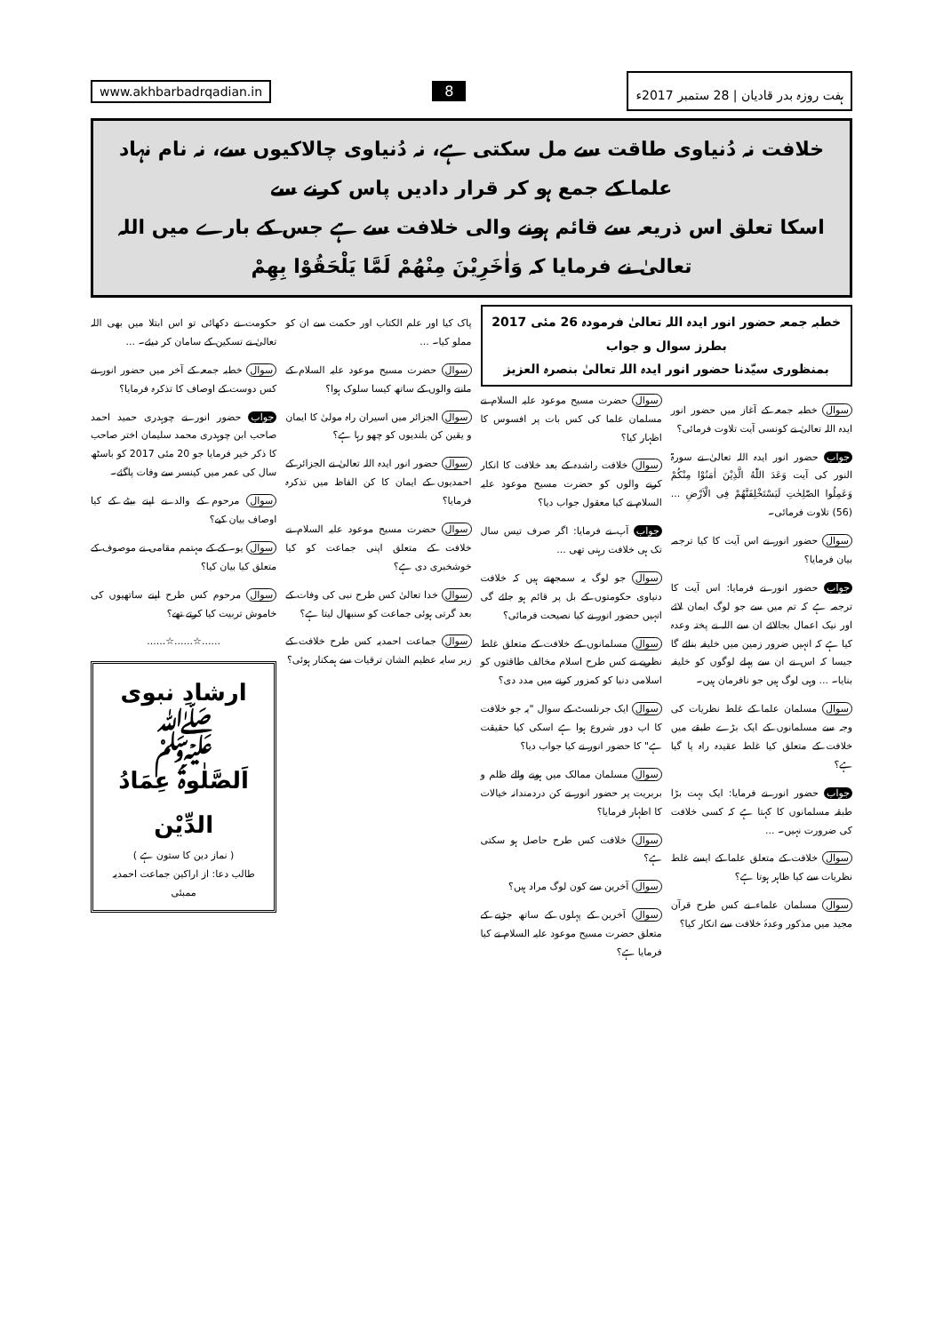www.akhbarbadrqadian.in 8 ہفت روزہ بدر قادیان | 28 ستمبر 2017ء
خلافت نہ دُنیاوی طاقت سے مل سکتی ہے، نہ دُنیاوی چالاکیوں سے، نہ نام نہاد علما کے جمع ہو کر قرار دادیں پاس کرنے سے
اسکا تعلق اس ذریعہ سے قائم ہونے والی خلافت سے ہے جس کے بارے میں اللہ تعالیٰ نے فرمایا کہ وَاٰخَرِیْنَ مِنْھُمْ لَمَّا یَلْحَقُوْا بِھِمْ
خطبہ جمعہ حضور انور ایدہ اللہ تعالیٰ فرمودہ 26 مئی 2017 بطرز سوال و جواب
بمنظوری سیّدنا حضور انور ایدہ اللہ تعالیٰ بنصرہ العزیز
سوال خطبہ جمعہ کے آغاز میں حضور انور ایدہ اللہ تعالیٰ نے کونسی آیت تلاوت فرمائی؟
جواب حضور انور ایدہ اللہ تعالیٰ نے سورۃ النور کی آیت وَعَدَ اللّٰهُ الَّذِیْنَ اٰمَنُوْا مِنْكُمْ وَعَمِلُوا الصّٰلِحٰتِ لَیَسْتَخْلِفَنَّهُمْ فِی الْاَرْضِ ... (56) تلاوت فرمائی۔
سوال حضور انور نے اس آیت کا کیا ترجمہ بیان فرمایا؟
جواب حضور انور نے فرمایا: اس آیت کا ترجمہ ہے کہ تم میں سے جو لوگ ایمان لائے اور نیک اعمال بجالائے ان سے اللہ نے پختہ وعدہ کیا ہے کہ انہیں ضرور زمین میں خلیفہ بنائے گا جیسا کہ اس نے ان سے پہلے لوگوں کو خلیفہ بنایا۔ ... وہی لوگ ہیں جو نافرمان ہیں۔
سوال مسلمان علما کے غلط نظریات کی وجہ سے مسلمانوں کے ایک بڑے طبقے میں خلافت کے متعلق کیا غلط عقیدہ راہ پا گیا ہے؟
جواب حضور انور نے فرمایا: ایک بہت بڑا طبقہ مسلمانوں کا کہتا ہے کہ کسی خلافت کی ضرورت نہیں۔ ...
سوال خلافت کے متعلق علما کے ایسے غلط نظریات سے کیا ظاہر ہوتا ہے؟
سوال مسلمان علماء نے کس طرح قرآن مجید میں مذکور وعدۂ خلافت سے انکار کیا؟
سوال حضرت مسیح موعود علیہ السلام نے مسلمان علما کی کس بات پر افسوس کا اظہار کیا؟
سوال خلافت راشدہ کے بعد خلافت کا انکار کرنے والوں کو حضرت مسیح موعود علیہ السلام نے کیا معقول جواب دیا؟
جواب آپ نے فرمایا: اگر صرف تیس سال تک ہی خلافت رہنی تھی ...
سوال جو لوگ یہ سمجھتے ہیں کہ خلافت دنیاوی حکومتوں کے بل پر قائم ہو جائے گی انہیں حضور انور نے کیا نصیحت فرمائی؟
سوال مسلمانوں کے خلافت کے متعلق غلط نظریے نے کس طرح اسلام مخالف طاقتوں کو اسلامی دنیا کو کمزور کرنے میں مدد دی؟
سوال ایک جرنلسٹ کے سوال "یہ جو خلافت کا اب دور شروع ہوا ہے اسکی کیا حقیقت ہے" کا حضور انور نے کیا جواب دیا؟
سوال مسلمان ممالک میں ہونے والے ظلم و بربریت پر حضور انور نے کن دردمندانہ خیالات کا اظہار فرمایا؟
سوال خلافت کس طرح حاصل ہو سکتی ہے؟
سوال آخرین سے کون لوگ مراد ہیں؟
سوال آخرین کے پہلوں کے ساتھ جڑنے کے متعلق حضرت مسیح موعود علیہ السلام نے کیا فرمایا ہے؟
پاک کیا اور علم الکتاب اور حکمت سے ان کو مملو کیا۔ ...
سوال حضرت مسیح موعود علیہ السلام کے ماننے والوں کے ساتھ کیسا سلوک ہوا؟
سوال الجزائر میں اسیران راہ مولیٰ کا ایمان و یقین کن بلندیوں کو چھو رہا ہے؟
سوال حضور انور ایدہ اللہ تعالیٰ نے الجزائر کے احمدیوں کے ایمان کا کن الفاظ میں تذکرہ فرمایا؟
سوال حضرت مسیح موعود علیہ السلام نے خلافت کے متعلق اپنی جماعت کو کیا خوشخبری دی ہے؟
سوال خدا تعالیٰ کس طرح نبی کی وفات کے بعد گرتی ہوئی جماعت کو سنبھال لیتا ہے؟
سوال جماعت احمدیہ کس طرح خلافت کے زیر سایہ عظیم الشان ترقیات سے ہمکنار ہوئی؟
حکومت نے دکھائی تو اس ابتلا میں بھی اللہ تعالیٰ نے تسکین کے سامان کر دیئے۔ ...
سوال خطبہ جمعہ کے آخر میں حضور انور نے کس دوست کے اوصاف کا تذکرہ فرمایا؟
جواب حضور انور نے چوہدری حمید احمد صاحب ابن چوہدری محمد سلیمان اختر صاحب کا ذکر خیر فرمایا جو 20 مئی 2017 کو باسٹھ سال کی عمر میں کینسر سے وفات پاگئے۔
سوال مرحوم کے والد نے اپنے بیٹے کے کیا اوصاف بیان کیے؟
سوال یو۔ کے کے مہتمم مقامی نے موصوف کے متعلق کیا بیان کیا؟
سوال مرحوم کس طرح اپنے ساتھیوں کی خاموش تربیت کیا کرتے تھے؟
......☆......☆......
ارشادِ نبوی ﷺ
اَلصَّلٰوۃُ عِمَادُ الدِّیْن
( نماز دین کا ستون ہے )
طالب دعا: از اراکین جماعت احمدیہ ممبئی